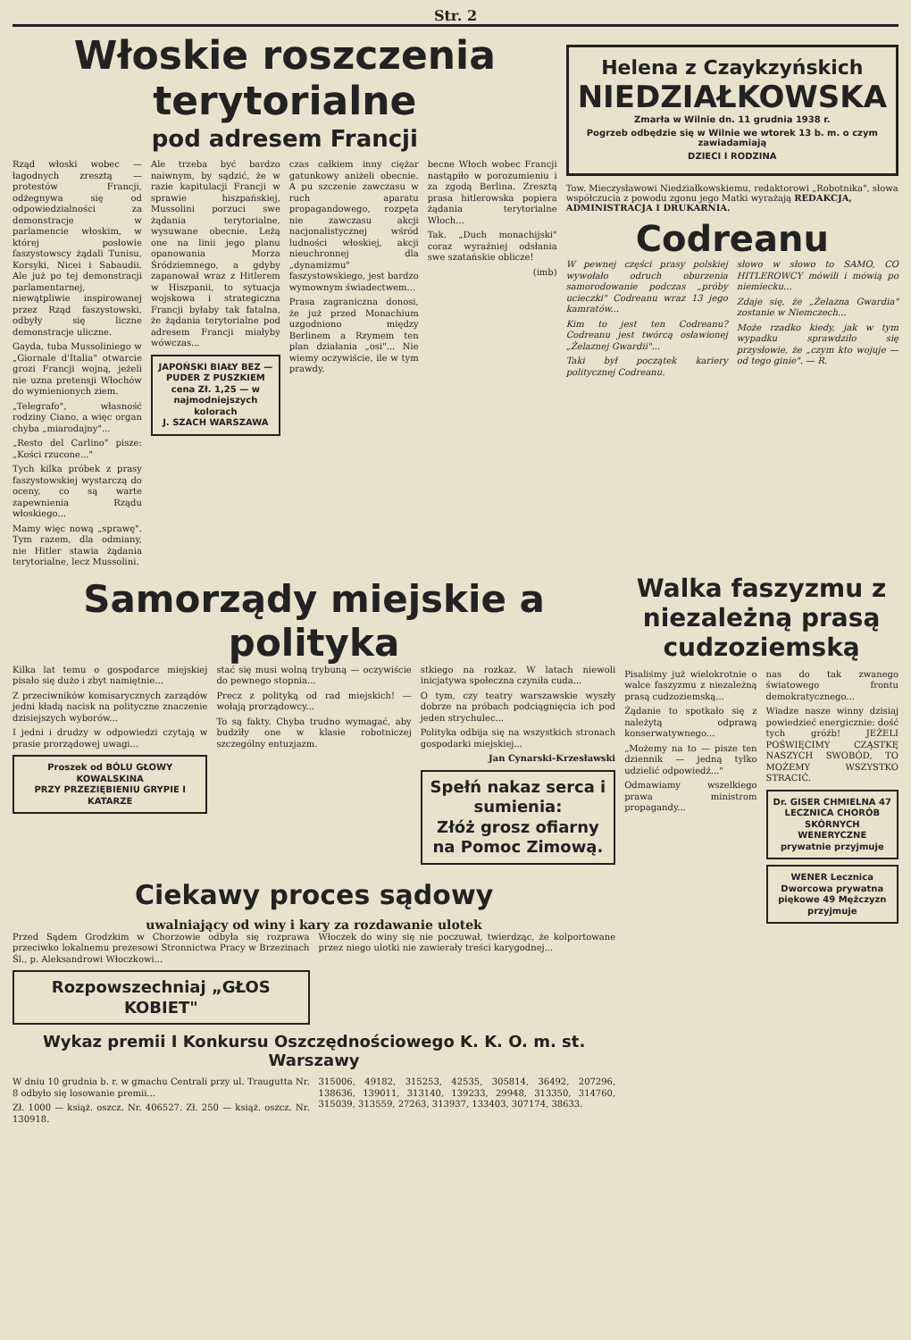Str. 2
Włoskie roszczenia terytorialne
pod adresem Francji
Rząd włoski wobec — łagodnych zresztą — protestów Francji, odżegnywa się od odpowiedzialności za demonstracje w parlamencie włoskim, w której posłowie faszystowscy żądali Tunisu, Korsyki, Nicei i Sabaudii. Ale już po tej demonstracji parlamentarnej, niewątpliwie inspirowanej przez Rząd faszystowski, odbyły się liczne demonstracje uliczne.
Gayda, tuba Mussoliniego w „Giornale d'Italia" otwarcie grozi Francji wojną, jeżeli nie uzna pretensji Włochów do wymienionych ziem.
„Telegrafo", własność rodziny Ciano, a więc organ chyba „miarodajny"...
„Resto del Carlino" pisze: „Kości rzucone..."
Tych kilka próbek z prasy faszystowskiej wystarczą do oceny, co są warte zapewnienia Rządu włoskiego...
Mamy więc nową „sprawę". Tym razem, dla odmiany, nie Hitler stawia żądania terytorialne, lecz Mussolini.
Ale trzeba być bardzo naiwnym, by sądzić, że w razie kapitulacji Francji w sprawie hiszpańskiej, Mussolini porzuci swe żądania terytorialne, wysuwane obecnie. Leżą one na linii jego planu opanowania Morza Śródziemnego, a gdyby zapanował wraz z Hitlerem w Hiszpanii, to sytuacja wojskowa i strategiczna Francji byłaby tak fatalna, że żądania terytorialne pod adresem Francji miałyby wówczas...
JAPOŃSKI BIAŁY BEZ — PUDER Z PUSZKIEM
cena Zł. 1,25 — w najmodniejszych kolorach
J. SZACH WARSZAWA
czas całkiem inny ciężar gatunkowy aniżeli obecnie. A pu szczenie zawczasu w ruch aparatu propagandowego, rozpęta nie zawczasu akcji nacjonalistycznej wśród ludności włoskiej, akcji nieuchronnej dla „dynamizmu" faszystowskiego, jest bardzo wymownym świadectwem...
Prasa zagraniczna donosi, że już przed Monachium uzgodniono między Berlinem a Rzymem ten plan działania „osi"... Nie wiemy oczywiście, ile w tym prawdy.
becne Włoch wobec Francji nastąpiło w porozumieniu i za zgodą Berlina. Zresztą prasa hitlerowska popiera żądania terytorialne Włoch...
Tak. „Duch monachijski" coraz wyraźniej odsłania swe szatańskie oblicze!
(imb)
Helena z Czaykzyńskich
NIEDZIAŁKOWSKA
Zmarła w Wilnie dn. 11 grudnia 1938 r.
Pogrzeb odbędzie się w Wilnie we wtorek 13 b. m. o czym zawiadamiają
DZIECI I RODZINA
Tow. Mieczysławowi Niedziałkowskiemu, redaktorowi „Robotnika", słowa współczucia z powodu zgonu jego Matki wyrażają REDAKCJA, ADMINISTRACJA I DRUKARNIA.
Codreanu
W pewnej części prasy polskiej wywołało odruch oburzenia samorodowanie podczas „próby ucieczki" Codreanu wraz 13 jego kamratów...
Kim to jest ten Codreanu? Codreanu jest twórcą osławionej „Żelaznej Gwardii"...
Taki był początek kariery politycznej Codreanu.
słowo w słowo to SAMO, CO HITLEROWCY mówili i mówią po niemiecku...
Zdaje się, że „Żelazna Gwardia" zostanie w Niemczech...
Może rzadko kiedy, jak w tym wypadku sprawdziło się przysłowie, że „czym kto wojuje — od tego ginie". — R.
Samorządy miejskie a polityka
Kilka lat temu o gospodarce miejskiej pisało się dużo i zbyt namiętnie...
Z przeciwników komisarycznych zarządów jedni kładą nacisk na polityczne znaczenie dzisiejszych wyborów...
I jedni i drudzy w odpowiedzi czytają w prasie prorządowej uwagi...
Proszek od BÓLU GŁOWY
KOWALSKINA
PRZY PRZEZIĘBIENIU GRYPIE I KATARZE
stać się musi wolną trybuną — oczywiście do pewnego stopnia...
Precz z polityką od rad miejskich! — wołają prorządowcy...
To są fakty. Chyba trudno wymagać, aby budziły one w klasie robotniczej szczególny entuzjazm.
stkiego na rozkaz. W latach niewoli inicjatywa społeczna czyniła cuda...
O tym, czy teatry warszawskie wyszły dobrze na próbach podciągnięcia ich pod jeden strychulec...
Polityka odbija się na wszystkich stronach gospodarki miejskiej...
Jan Cynarski-Krzesławski
Spełń nakaz serca i sumienia:
Złóż grosz ofiarny na Pomoc Zimową.
Ciekawy proces sądowy
uwalniający od winy i kary za rozdawanie ulotek
Przed Sądem Grodzkim w Chorzowie odbyła się rozprawa przeciwko lokalnemu prezesowi Stronnictwa Pracy w Brzezinach Śl., p. Aleksandrowi Włoczkowi...
Rozpowszechniaj „GŁOS KOBIET"
Włoczek do winy się nie poczuwał, twierdząc, że kolportowane przez niego ulotki nie zawierały treści karygodnej...
Wykaz premii I Konkursu Oszczędnościowego K. K. O. m. st. Warszawy
W dniu 10 grudnia b. r. w gmachu Centrali przy ul. Traugutta Nr. 8 odbyło się losowanie premii...
Zł. 1000 — książ. oszcz. Nr. 406527. Zł. 250 — książ. oszcz. Nr. 130918.
315006, 49182, 315253, 42535, 305814, 36492, 207296, 138636, 139011, 313140, 139233, 29948, 313350, 314760, 315039, 313559, 27263, 313937, 133403, 307174, 38633.
Walka faszyzmu z niezależną prasą cudzoziemską
Pisaliśmy już wielokrotnie o walce faszyzmu z niezależną prasą cudzoziemską...
Żądanie to spotkało się z należytą odprawą konserwatywnego...
„Możemy na to — pisze ten dziennik — jedną tylko udzielić odpowiedź..."
Odmawiamy wszelkiego prawa ministrom propagandy...
nas do tak zwanego światowego frontu demokratycznego...
Wiadze nasze winny dzisiaj powiedzieć energicznie: dość tych gróźb! JEŻELI POŚWIĘCIMY CZĄSTKĘ NASZYCH SWOBÓD, TO MOŻEMY WSZYSTKO STRACIĆ.
Dr. GISER CHMIELNA 47
LECZNICA CHORÓB SKÓRNYCH WENERYCZNE
prywatnie przyjmuje
WENER Lecznica Dworcowa prywatna
piękowe 49 Mężczyzn przyjmuje